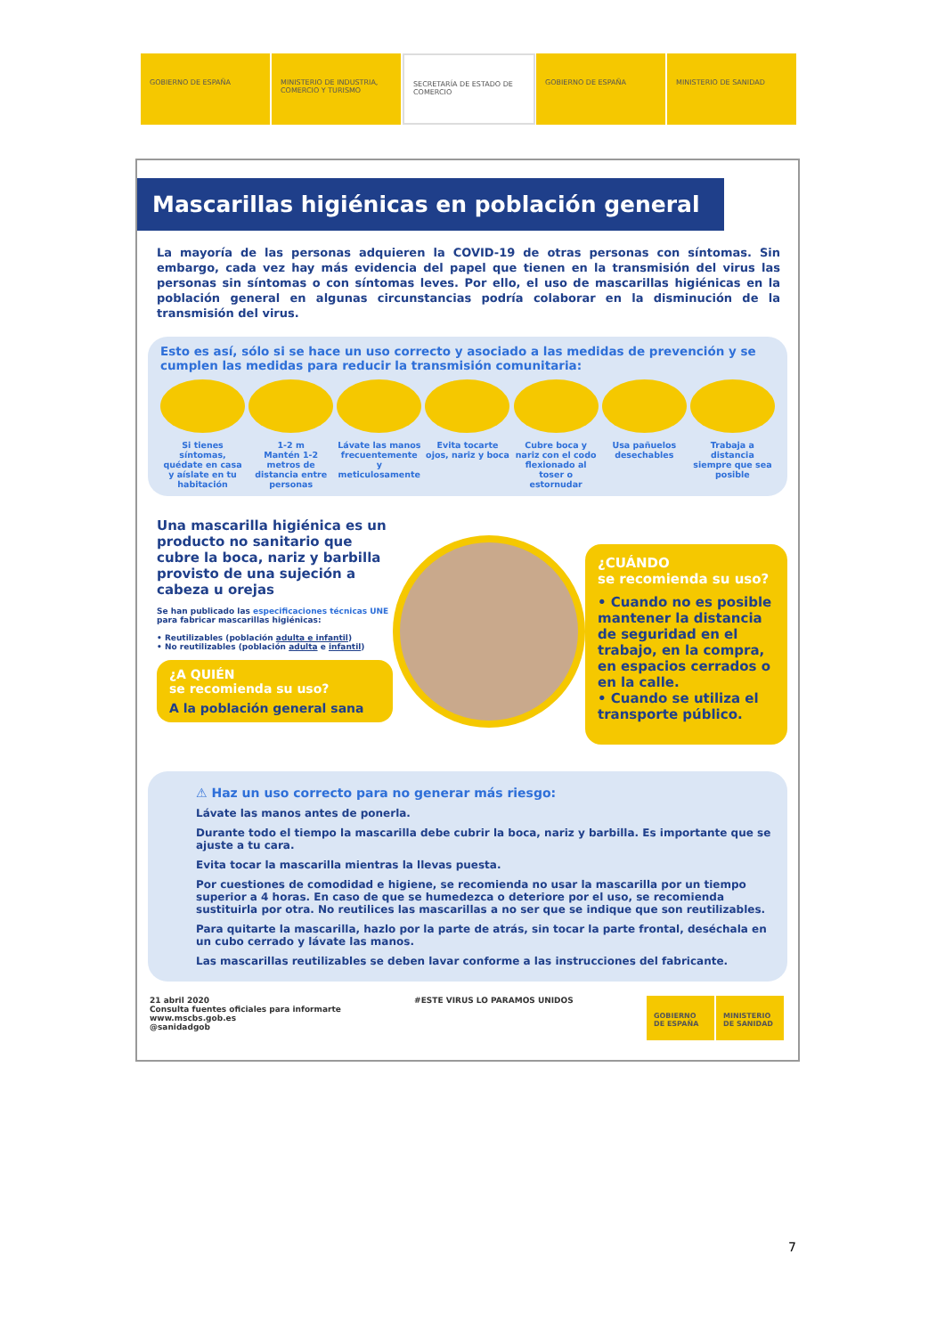GOBIERNO DE ESPAÑA MINISTERIO DE INDUSTRIA, COMERCIO Y TURISMO
SECRETARÍA DE ESTADO DE COMERCIO
GOBIERNO DE ESPAÑA MINISTERIO DE SANIDAD
Mascarillas higiénicas en población general
La mayoría de las personas adquieren la COVID-19 de otras personas con síntomas. Sin embargo, cada vez hay más evidencia del papel que tienen en la transmisión del virus las personas sin síntomas o con síntomas leves. Por ello, el uso de mascarillas higiénicas en la población general en algunas circunstancias podría colaborar en la disminución de la transmisión del virus.
Esto es así, sólo si se hace un uso correcto y asociado a las medidas de prevención y se cumplen las medidas para reducir la transmisión comunitaria:
Si tienes síntomas, quédate en casa y aíslate en tu habitación
1-2 m
Mantén 1-2 metros de distancia entre personas
Lávate las manos frecuentemente y meticulosamente
Evita tocarte ojos, nariz y boca
Cubre boca y nariz con el codo flexionado al toser o estornudar
Usa pañuelos desechables
Trabaja a distancia siempre que sea posible
Una mascarilla higiénica es un producto no sanitario que cubre la boca, nariz y barbilla provisto de una sujeción a cabeza u orejas
Se han publicado las especificaciones técnicas UNE para fabricar mascarillas higiénicas:
• Reutilizables (población adulta e infantil)
• No reutilizables (población adulta e infantil)
¿A QUIÉN
se recomienda su uso?
A la población general sana
¿CUÁNDO
se recomienda su uso?
• Cuando no es posible mantener la distancia de seguridad en el trabajo, en la compra, en espacios cerrados o en la calle.
• Cuando se utiliza el transporte público.
⚠ Haz un uso correcto para no generar más riesgo:
Lávate las manos antes de ponerla.
Durante todo el tiempo la mascarilla debe cubrir la boca, nariz y barbilla. Es importante que se ajuste a tu cara.
Evita tocar la mascarilla mientras la llevas puesta.
Por cuestiones de comodidad e higiene, se recomienda no usar la mascarilla por un tiempo superior a 4 horas. En caso de que se humedezca o deteriore por el uso, se recomienda sustituirla por otra. No reutilices las mascarillas a no ser que se indique que son reutilizables.
Para quitarte la mascarilla, hazlo por la parte de atrás, sin tocar la parte frontal, deséchala en un cubo cerrado y lávate las manos.
Las mascarillas reutilizables se deben lavar conforme a las instrucciones del fabricante.
21 abril 2020
Consulta fuentes oficiales para informarte
www.mscbs.gob.es
@sanidadgob
#ESTE VIRUS LO PARAMOS UNIDOS
GOBIERNO DE ESPAÑA
MINISTERIO DE SANIDAD
7